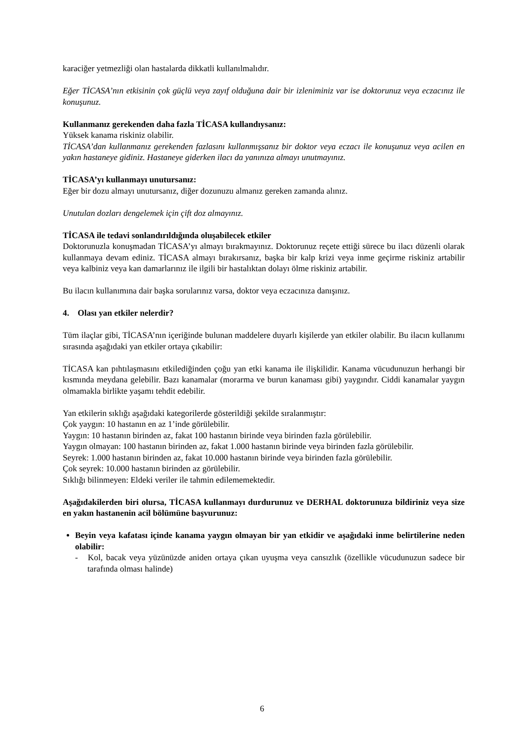karaciğer yetmezliği olan hastalarda dikkatli kullanılmalıdır.
Eğer TİCASA’nın etkisinin çok güçlü veya zayıf olduğuna dair bir izleniminiz var ise doktorunuz veya eczacınız ile konuşunuz.
Kullanmanız gerekenden daha fazla TİCASA kullandıysanız:
Yüksek kanama riskiniz olabilir.
TİCASA’dan kullanmanız gerekenden fazlasını kullanmışsanız bir doktor veya eczacı ile konuşunuz veya acilen en yakın hastaneye gidiniz. Hastaneye giderken ilacı da yanınıza almayı unutmayınız.
TİCASA’yı kullanmayı unutursanız:
Eğer bir dozu almayı unutursanız, diğer dozunuzu almanız gereken zamanda alınız.
Unutulan dozları dengelemek için çift doz almayınız.
TİCASA ile tedavi sonlandırıldığında oluşabilecek etkiler
Doktorunuzla konuşmadan TİCASA’yı almayı bırakmayınız. Doktorunuz reçete ettiği sürece bu ilacı düzenli olarak kullanmaya devam ediniz. TİCASA almayı bırakırsanız, başka bir kalp krizi veya inme geçirme riskiniz artabilir veya kalbiniz veya kan damarlarınız ile ilgili bir hastalıktan dolayı ölme riskiniz artabilir.
Bu ilacın kullanımına dair başka sorularınız varsa, doktor veya eczacınıza danışınız.
4. Olası yan etkiler nelerdir?
Tüm ilaçlar gibi, TİCASA’nın içeriğinde bulunan maddelere duyarlı kişilerde yan etkiler olabilir. Bu ilacın kullanımı sırasında aşağıdaki yan etkiler ortaya çıkabilir:
TİCASA kan pıhtılaşmasını etkilediğinden çoğu yan etki kanama ile ilişkilidir. Kanama vücudunuzun herhangi bir kısmında meydana gelebilir. Bazı kanamalar (morarma ve burun kanaması gibi) yaygındır. Ciddi kanamalar yaygın olmamakla birlikte yaşamı tehdit edebilir.
Yan etkilerin sıklığı aşağıdaki kategorilerde gösterildiği şekilde sıralanmıştır:
Çok yaygın: 10 hastanın en az 1’inde görülebilir.
Yaygın: 10 hastanın birinden az, fakat 100 hastanın birinde veya birinden fazla görülebilir.
Yaygın olmayan: 100 hastanın birinden az, fakat 1.000 hastanın birinde veya birinden fazla görülebilir.
Seyrek: 1.000 hastanın birinden az, fakat 10.000 hastanın birinde veya birinden fazla görülebilir.
Çok seyrek: 10.000 hastanın birinden az görülebilir.
Sıklığı bilinmeyen: Eldeki veriler ile tahmin edilememektedir.
Aşağıdakilerden biri olursa, TİCASA kullanmayı durdurunuz ve DERHAL doktorunuza bildiriniz veya size en yakın hastanenin acil bölümüne başvurunuz:
Beyin veya kafatası içinde kanama yaygın olmayan bir yan etkidir ve aşağıdaki inme belirtilerine neden olabilir:
- Kol, bacak veya yüzünüzde aniden ortaya çıkan uyuşma veya cansızlık (özellikle vücudunuzun sadece bir tarafında olması halinde)
6